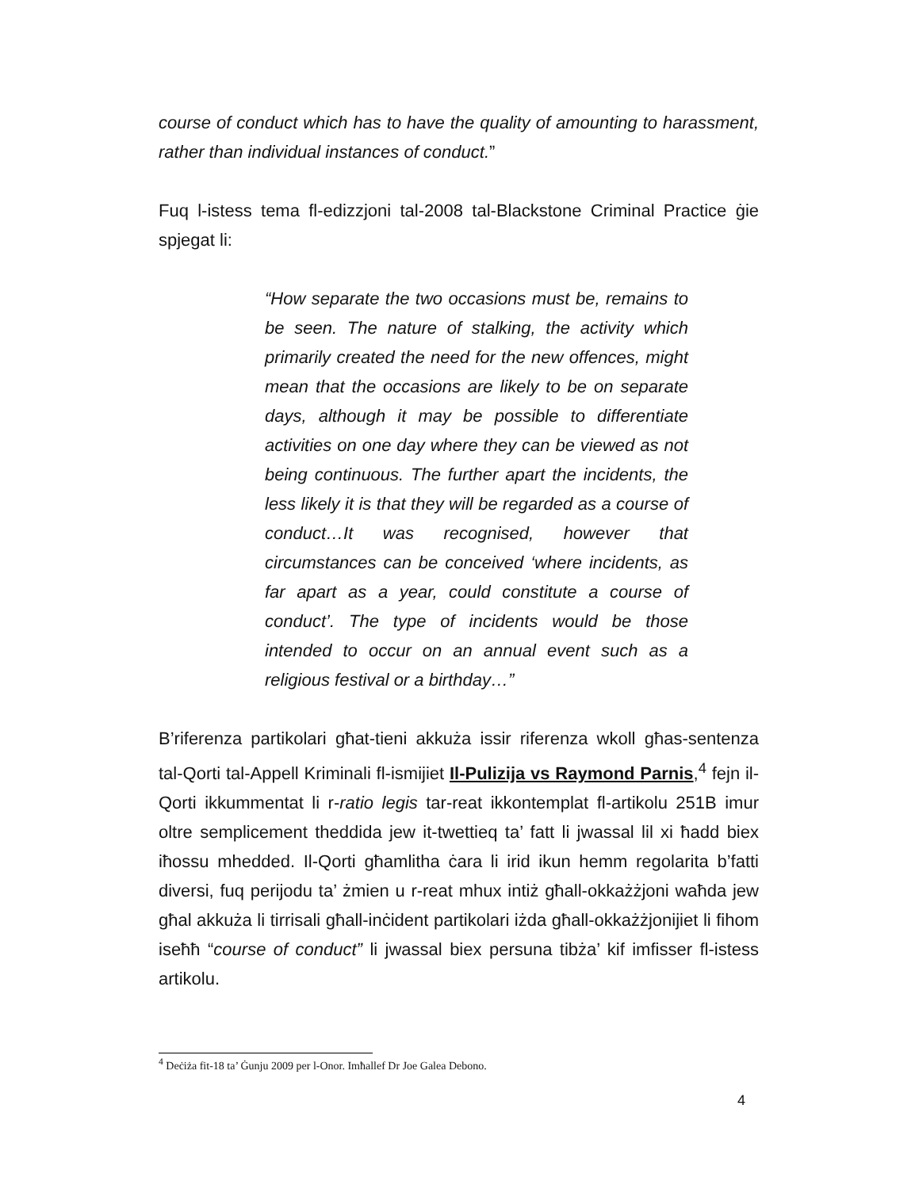course of conduct which has to have the quality of amounting to harassment, rather than individual instances of conduct.”
Fuq l-istess tema fl-edizzjoni tal-2008 tal-Blackstone Criminal Practice ġie spjegat li:
“How separate the two occasions must be, remains to be seen. The nature of stalking, the activity which primarily created the need for the new offences, might mean that the occasions are likely to be on separate days, although it may be possible to differentiate activities on one day where they can be viewed as not being continuous. The further apart the incidents, the less likely it is that they will be regarded as a course of conduct…It was recognised, however that circumstances can be conceived ‘where incidents, as far apart as a year, could constitute a course of conduct’. The type of incidents would be those intended to occur on an annual event such as a religious festival or a birthday…”
B’riferenza partikolari għat-tieni akkuża issir riferenza wkoll għas-sentenza tal-Qorti tal-Appell Kriminali fl-ismijiet Il-Pulizija vs Raymond Parnis,<sup>4</sup> fejn il-Qorti ikkummentat li r-ratio legis tar-reat ikkontemplat fl-artikolu 251B imur oltre semplicement theddida jew it-twettieq ta’ fatt li jwassal lil xi ħadd biex iħossu mhedded. Il-Qorti għamlitha ċara li irid ikun hemm regolarita b’fatti diversi, fuq perijodu ta’ żmien u r-reat mhux intiż għall-okkażżjoni waħda jew għal akkuża li tirrisali għall-inċident partikolari iżda għall-okkażżjonijiet li fihom iseħħ “course of conduct” li jwassal biex persuna tibża’ kif imfisser fl-istess artikolu.
<sup>4</sup> Deċiża fit-18 ta’ Ġunju 2009 per l-Onor. Imħallef Dr Joe Galea Debono.
4